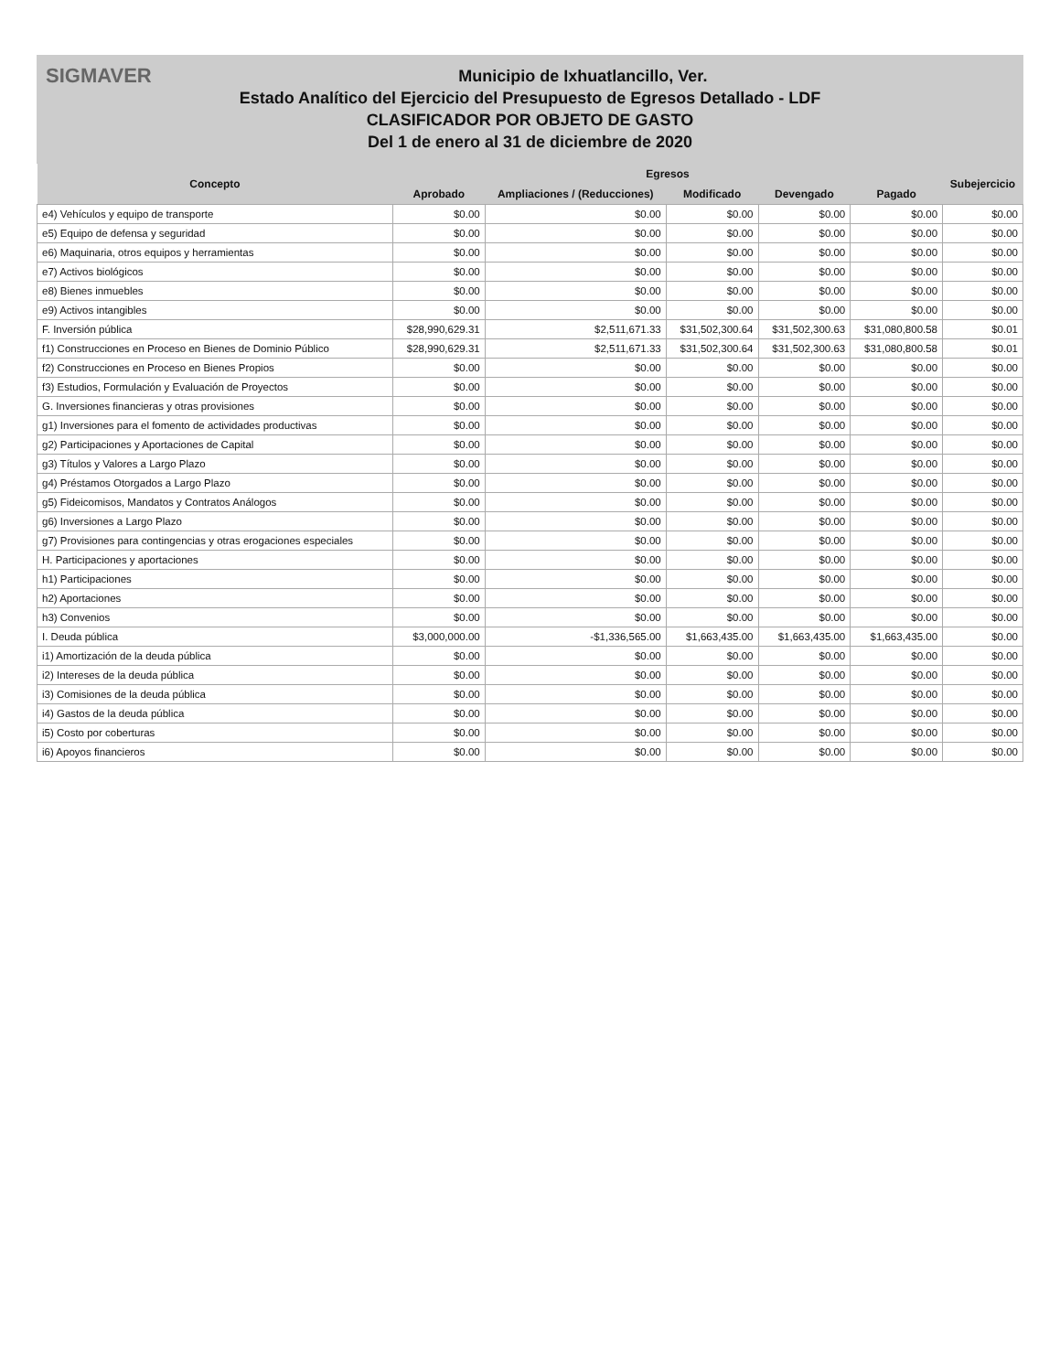SIGMAVER
Municipio de Ixhuatlancillo, Ver.
Estado Analítico del Ejercicio del Presupuesto de Egresos Detallado - LDF
CLASIFICADOR POR OBJETO DE GASTO
Del 1 de enero al 31 de diciembre de 2020
| Concepto | Egresos | | | | | Subejercicio |
| --- | --- | --- | --- | --- | --- | --- |
| | Aprobado | Ampliaciones / (Reducciones) | Modificado | Devengado | Pagado | |
| e4) Vehículos y equipo de transporte | $0.00 | $0.00 | $0.00 | $0.00 | $0.00 | $0.00 |
| e5) Equipo de defensa y seguridad | $0.00 | $0.00 | $0.00 | $0.00 | $0.00 | $0.00 |
| e6) Maquinaria, otros equipos y herramientas | $0.00 | $0.00 | $0.00 | $0.00 | $0.00 | $0.00 |
| e7) Activos biológicos | $0.00 | $0.00 | $0.00 | $0.00 | $0.00 | $0.00 |
| e8) Bienes inmuebles | $0.00 | $0.00 | $0.00 | $0.00 | $0.00 | $0.00 |
| e9) Activos intangibles | $0.00 | $0.00 | $0.00 | $0.00 | $0.00 | $0.00 |
| F. Inversión pública | $28,990,629.31 | $2,511,671.33 | $31,502,300.64 | $31,502,300.63 | $31,080,800.58 | $0.01 |
| f1) Construcciones en Proceso en Bienes de Dominio Público | $28,990,629.31 | $2,511,671.33 | $31,502,300.64 | $31,502,300.63 | $31,080,800.58 | $0.01 |
| f2) Construcciones en Proceso en Bienes Propios | $0.00 | $0.00 | $0.00 | $0.00 | $0.00 | $0.00 |
| f3) Estudios, Formulación y Evaluación de Proyectos | $0.00 | $0.00 | $0.00 | $0.00 | $0.00 | $0.00 |
| G. Inversiones financieras y otras provisiones | $0.00 | $0.00 | $0.00 | $0.00 | $0.00 | $0.00 |
| g1) Inversiones para el fomento de actividades productivas | $0.00 | $0.00 | $0.00 | $0.00 | $0.00 | $0.00 |
| g2) Participaciones y Aportaciones de Capital | $0.00 | $0.00 | $0.00 | $0.00 | $0.00 | $0.00 |
| g3) Títulos y Valores a Largo Plazo | $0.00 | $0.00 | $0.00 | $0.00 | $0.00 | $0.00 |
| g4) Préstamos Otorgados a Largo Plazo | $0.00 | $0.00 | $0.00 | $0.00 | $0.00 | $0.00 |
| g5) Fideicomisos, Mandatos y Contratos Análogos | $0.00 | $0.00 | $0.00 | $0.00 | $0.00 | $0.00 |
| g6) Inversiones a Largo Plazo | $0.00 | $0.00 | $0.00 | $0.00 | $0.00 | $0.00 |
| g7) Provisiones para contingencias y otras erogaciones especiales | $0.00 | $0.00 | $0.00 | $0.00 | $0.00 | $0.00 |
| H. Participaciones y aportaciones | $0.00 | $0.00 | $0.00 | $0.00 | $0.00 | $0.00 |
| h1) Participaciones | $0.00 | $0.00 | $0.00 | $0.00 | $0.00 | $0.00 |
| h2) Aportaciones | $0.00 | $0.00 | $0.00 | $0.00 | $0.00 | $0.00 |
| h3) Convenios | $0.00 | $0.00 | $0.00 | $0.00 | $0.00 | $0.00 |
| I. Deuda pública | $3,000,000.00 | -$1,336,565.00 | $1,663,435.00 | $1,663,435.00 | $1,663,435.00 | $0.00 |
| i1) Amortización de la deuda pública | $0.00 | $0.00 | $0.00 | $0.00 | $0.00 | $0.00 |
| i2) Intereses de la deuda pública | $0.00 | $0.00 | $0.00 | $0.00 | $0.00 | $0.00 |
| i3) Comisiones de la deuda pública | $0.00 | $0.00 | $0.00 | $0.00 | $0.00 | $0.00 |
| i4) Gastos de la deuda pública | $0.00 | $0.00 | $0.00 | $0.00 | $0.00 | $0.00 |
| i5) Costo por coberturas | $0.00 | $0.00 | $0.00 | $0.00 | $0.00 | $0.00 |
| i6) Apoyos financieros | $0.00 | $0.00 | $0.00 | $0.00 | $0.00 | $0.00 |